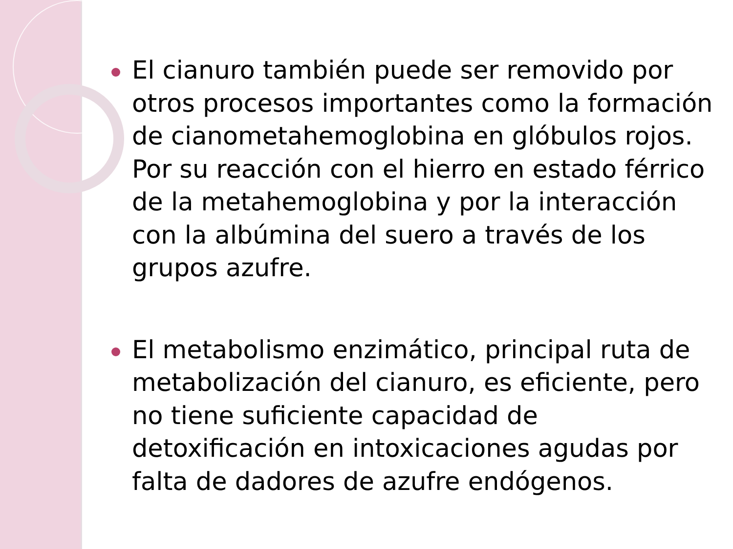El cianuro también puede ser removido por otros procesos importantes como la formación de cianometahemoglobina en glóbulos rojos. Por su reacción con el hierro en estado férrico de la metahemoglobina y por la interacción con la albúmina del suero a través de los grupos azufre.
El metabolismo enzimático, principal ruta de metabolización del cianuro, es eficiente, pero no tiene suficiente capacidad de detoxificación en intoxicaciones agudas por falta de dadores de azufre endógenos.